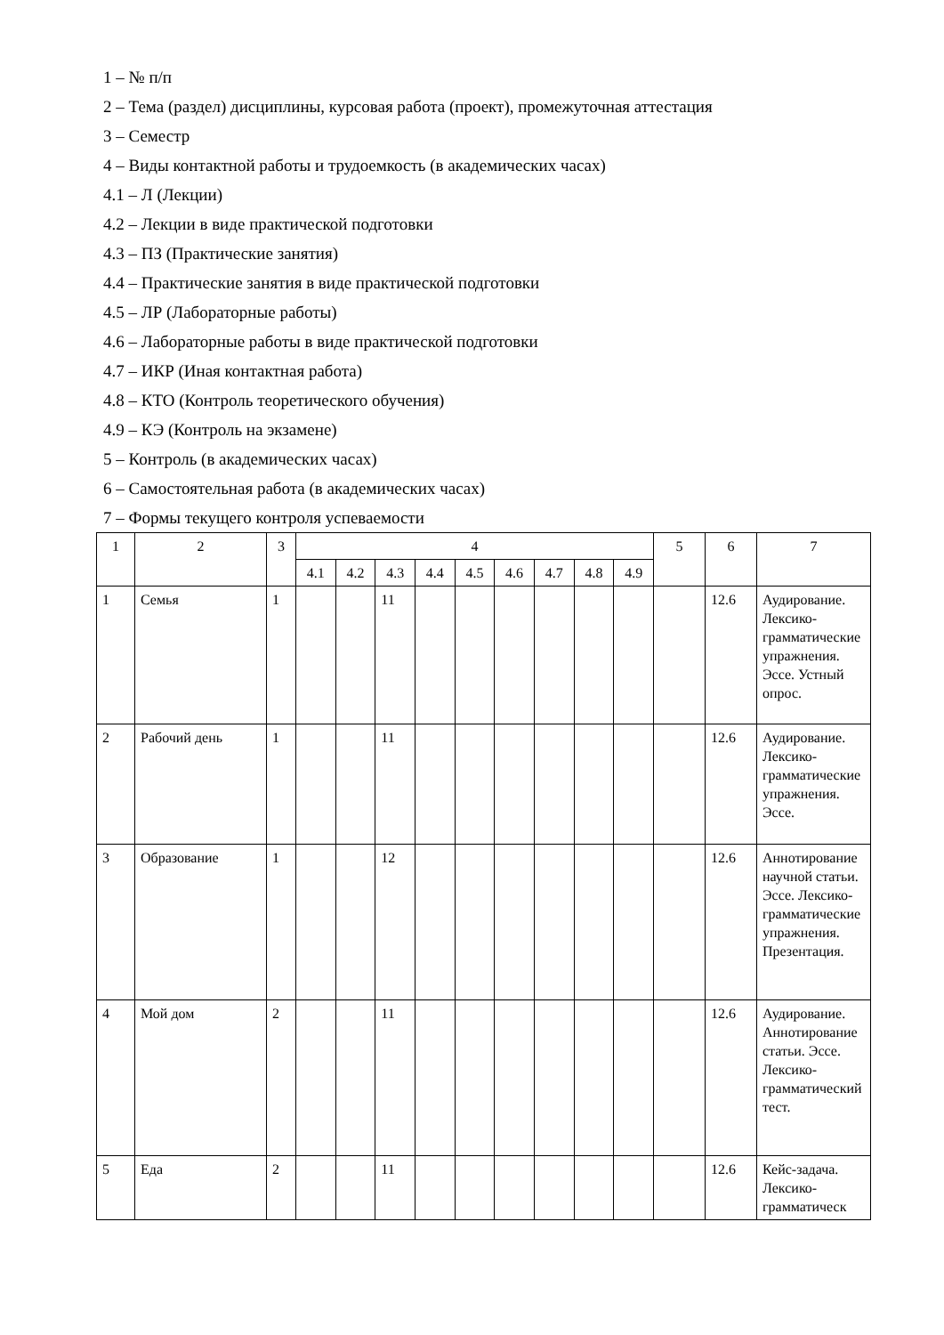1 – № п/п
2 – Тема (раздел) дисциплины, курсовая работа (проект), промежуточная аттестация
3 – Семестр
4 – Виды контактной работы и трудоемкость (в академических часах)
4.1 – Л (Лекции)
4.2 – Лекции в виде практической подготовки
4.3 – ПЗ (Практические занятия)
4.4 – Практические занятия в виде практической подготовки
4.5 – ЛР (Лабораторные работы)
4.6 – Лабораторные работы в виде практической подготовки
4.7 – ИКР (Иная контактная работа)
4.8 – КТО (Контроль теоретического обучения)
4.9 – КЭ (Контроль на экзамене)
5 – Контроль (в академических часах)
6 – Самостоятельная работа (в академических часах)
7 – Формы текущего контроля успеваемости
| 1 | 2 | 3 | 4 | | | | | | | | | 5 | 6 | 7 |
| --- | --- | --- | --- | --- | --- | --- | --- | --- | --- | --- | --- | --- | --- | --- |
| | | | 4.1 | 4.2 | 4.3 | 4.4 | 4.5 | 4.6 | 4.7 | 4.8 | 4.9 | | | |
| 1 | Семья | 1 | | | 11 | | | | | | | | 12.6 | Аудирование. Лексико-грамматические упражнения. Эссе. Устный опрос. |
| 2 | Рабочий день | 1 | | | 11 | | | | | | | | 12.6 | Аудирование. Лексико-грамматические упражнения. Эссе. |
| 3 | Образование | 1 | | | 12 | | | | | | | | 12.6 | Аннотирование научной статьи. Эссе. Лексико-грамматические упражнения. Презентация. |
| 4 | Мой дом | 2 | | | 11 | | | | | | | | 12.6 | Аудирование. Аннотирование статьи. Эссе. Лексико-грамматический тест. |
| 5 | Еда | 2 | | | 11 | | | | | | | | 12.6 | Кейс-задача. Лексико-грамматическ |